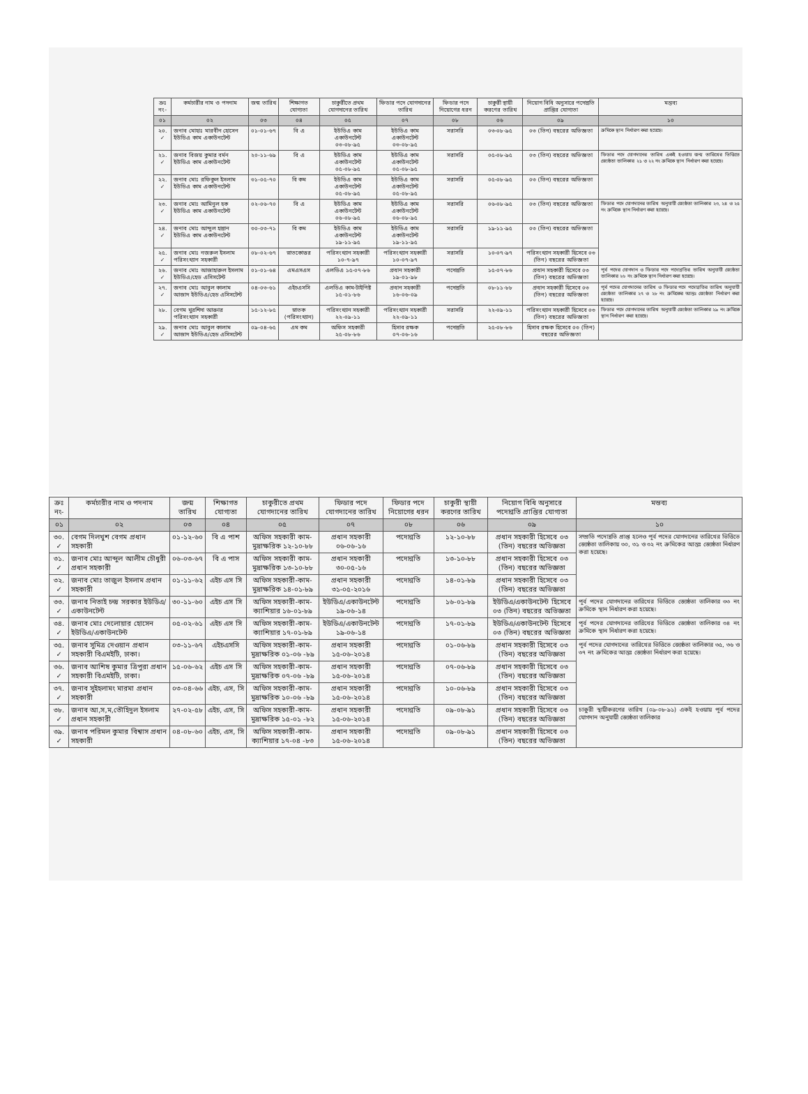| ক্রঃ নং- | কর্মচারীর নাম ও পদনাম | জন্ম তারিখ | শিক্ষাগত যোগ্যতা | চাকুরীতে প্রথম যোগদানের তারিখ | ফিডার পদে যোগদানের তারিখ | ফিডার পদে নিয়োগের ধরন | চাকুরী স্থায়ী করণের তারিখ | নিয়োগ বিধি অনুসারে পদোন্নতি প্রাপ্তির যোগ্যতা | মন্তব্য |
| --- | --- | --- | --- | --- | --- | --- | --- | --- | --- |
| ০১ | ০২ | ০৩ | ০৪ | ০৫ | ০৭ | ০৮ | ০৬ | ০৯ | ১০ |
| ২০. ✓ | জনাব মোহাঃ মারবীন হোসেন ইউডিএ কাম একাউনটেন্ট | ০১-০১-৬৭ | বি এ | ইউডিএ কাম একাউনটেন্ট ০৩-০৮-৯৫ | ইউডিএ কাম একাউনটেন্ট ০৩-০৮-৯৫ | সরাসরি | ০৩-০৮-৯৫ | ০৩ (তিন) বছরের অভিজ্ঞতা | ক্রমিকে স্থান নির্ধারণ করা হয়েছে। |
| ২১. ✓ | জনাব বিজয় কুমার বর্মন ইউডিএ কাম একাউনটেন্ট | ২০-১১-৬৯ | বি এ | ইউডিএ কাম একাউনটেন্ট ০৫-০৮-৯৫ | ইউডিএ কাম একাউনটেন্ট ০৫-০৮-৯৫ | সরাসরি | ০৫-০৮-৯৫ | ০৩ (তিন) বছরের অভিজ্ঞতা | ফিডার পদে যোগদানের তারিখ একই হওয়ায় জন্ম তারিখের ভিত্তিতে জ্যেষ্ঠতা তালিকার ২১ ও ২২ নং ক্রমিকে স্থান নির্ধারণ করা হয়েছে। |
| ২২. ✓ | জনাব মোঃ রফিকুল ইসলাম ইউডিএ কাম একাউনটেন্ট | ৩১-০৫-৭০ | বি কম | ইউডিএ কাম একাউনটেন্ট ০৫-০৮-৯৫ | ইউডিএ কাম একাউনটেন্ট ০৫-০৮-৯৫ | সরাসরি | ০৫-০৮-৯৫ | ০৩ (তিন) বছরের অভিজ্ঞতা | |
| ২৩. ✓ | জনাব মোঃ আমিনুল হক ইউডিএ কাম একাউনটেন্ট | ০২-০৬-৭০ | বি এ | ইউডিএ কাম একাউনটেন্ট ০৬-০৮-৯৫ | ইউডিএ কাম একাউনটেন্ট ০৬-০৮-৯৫ | সরাসরি | ০৬-০৮-৯৫ | ০৩ (তিন) বছরের অভিজ্ঞতা | ফিডার পদে যোগদানের তারিখ অনুযায়ী জ্যেষ্ঠতা তালিকার ২৩, ২৪ ও ২৫ নং ক্রমিকে স্থান নির্ধারণ করা হয়েছে। |
| ২৪. ✓ | জনাব মোঃ আব্দুল হান্নান ইউডিএ কাম একাউনটেন্ট | ৩০-০৩-৭১ | বি কম | ইউডিএ কাম একাউনটেন্ট ১৯-১১-৯৫ | ইউডিএ কাম একাউনটেন্ট ১৯-১১-৯৫ | সরাসরি | ১৯-১১-৯৫ | ০৩ (তিন) বছরের অভিজ্ঞতা | |
| ২৫. ✓ | জনাব মোঃ নজরুল ইসলাম পরিসংখ্যান সহকারী | ০৮-০২-৬৭ | স্নাতকোত্তর | পরিসংখ্যান সহকারী ১০-৭-৯৭ | পরিসংখ্যান সহকারী ১০-০৭-৯৭ | সরাসরি | ১০-০৭-৯৭ | পরিসংখ্যান সহকারী হিসেবে ০৩ (তিন) বছরের অভিজ্ঞতা | |
| ২৬. ✓ | জনাব মোঃ আজাহারুল ইসলাম ইউডিএ/হেড এসিসটেন্ট | ০১-০১-৬৪ | এমএসএস | এলডিএ ১৫-০৭-৮৬ | প্রধান সহকারী ১৯-০১-৯৮ | পদোন্নতি | ১৫-০৭-৮৬ | প্রধান সহকারী হিসেবে ০৩ (তিন) বছরের অভিজ্ঞতা | পূর্ব পদের যোগদান ও ফিডার পদে পদোন্নতির তারিখ অনুযায়ী জ্যেষ্ঠতা তালিকার ২৬ নং ক্রমিকে স্থান নির্ধারণ করা হয়েছে। |
| ২৭. ✓ | জনাব মোঃ আবুল কালাম আজাদ ইউডিএ/হেড এসিসটেন্ট | ০৪-০৩-৬১ | এইচএসসি | এলডিএ কাম-টাইপিষ্ট ১৫-০১-৮৬ | প্রধান সহকারী ১৬-০৬-০৯ | পদোন্নতি | ০৮-১১-৮৮ | প্রধান সহকারী হিসেবে ০৩ (তিন) বছরের অভিজ্ঞতা | পূর্ব পদের যোগদানের তারিখ ও ফিডার পদে পদোন্নতির তারিখ অনুযায়ী জ্যেষ্ঠতা তালিকার ২৭ ও ২৮ নং ক্রমিকের আন্তঃ জ্যেষ্ঠতা নির্ধারণ করা হয়েছে। |
| ২৮. | বেগম খুরশিদা আক্তার পরিসংখ্যান সহকারী | ১৫-১২-৮৫ | স্নাতক (পরিসংখ্যান) | পরিসংখ্যান সহকারী ২২-০৯-১১ | পরিসংখ্যান সহকারী ২২-০৯-১১ | সরাসরি | ২২-০৯-১১ | পরিসংখ্যান সহকারী হিসেবে ০৩ (তিন) বছরের অভিজ্ঞতা | ফিডার পদে যোগদানের তারিখ অনুযায়ী জ্যেষ্ঠতা তালিকার ২৯ নং ক্রমিকে স্থান নির্ধারণ করা হয়েছে। |
| ২৯. ✓ | জনাব মোঃ আবুল কালাম আজাদ ইউডিএ/হেড এসিসটেন্ট | ০৯-০৪-৬৫ | এম কম | অফিস সহকারী ২৫-০৮-৮৬ | হিসাব রক্ষক ০৭-০৬-১৬ | পদোন্নতি | ২৫-০৮-৮৬ | হিসাব রক্ষক হিসেবে ০৩ (তিন) বছরের অভিজ্ঞতা | |
| ক্রঃ নং- | কর্মচারীর নাম ও পদনাম | জন্ম তারিখ | শিক্ষাগত যোগ্যতা | চাকুরীতে প্রথম যোগদানের তারিখ | ফিডার পদে যোগদানের তারিখ | ফিডার পদে নিয়োগের ধরন | চাকুরী স্থায়ী করণের তারিখ | নিয়োগ বিধি অনুসারে পদোন্নতি প্রাপ্তির যোগ্যতা | মন্তব্য |
| --- | --- | --- | --- | --- | --- | --- | --- | --- | --- |
| ০১ | ০২ | ০৩ | ০৪ | ০৫ | ০৭ | ০৮ | ০৬ | ০৯ | ১০ |
| ৩০. ✓ | বেগম দিলখুশ বেগম প্রধান সহকারী | ০১-১২-৬০ | বি এ পাশ | অফিস সহকারী কাম-মুদ্রাক্ষরিক ১২-১০-৮৮ | প্রধান সহকারী ০৬-০৬-১৬ | পদোন্নতি | ১২-১০-৮৮ | প্রধান সহকারী হিসেবে ০৩ (তিন) বছরের অভিজ্ঞতা | সম্প্রতি পদোন্নতি প্রাপ্ত হলেও পূর্ব পদের যোগদানের তারিখের ভিত্তিতে জ্যেষ্ঠতা তালিকায় ৩০, ৩১ ও ৩২ নং ক্রমিকের আন্তঃ জ্যেষ্ঠতা নির্ধারণ করা হয়েছে। |
| ৩১. ✓ | জনাব মোঃ আব্দুল আলীম চৌধুরী প্রধান সহকারী | ০৬-০৩-৬৭ | বি এ পাস | অফিস সহকারী কাম-মুদ্রাক্ষরিক ১৩-১০-৮৮ | প্রধান সহকারী ৩০-০৫-১৬ | পদোন্নতি | ১৩-১০-৮৮ | প্রধান সহকারী হিসেবে ০৩ (তিন) বছরের অভিজ্ঞতা | |
| ৩২. ✓ | জনাব মোঃ তাজুল ইসলাম প্রধান সহকারী | ০১-১১-৬২ | এইচ এস সি | অফিস সহকারী-কাম-মুদ্রাক্ষরিক ১৪-০১-৮৯ | প্রধান সহকারী ৩১-০৫-২০১৬ | পদোন্নতি | ১৪-০১-৮৯ | প্রধান সহকারী হিসেবে ০৩ (তিন) বছরের অভিজ্ঞতা | |
| ৩৩. ✓ | জনাব নিতাই চন্দ্র সরকার ইউডিএ/একাউনটেন্ট | ৩০-১১-৬০ | এইচ এস সি | অফিস সহকারী-কাম-ক্যাশিয়ার ১৬-০১-৮৯ | ইউডিএ/একাউনটেন্ট ১৯-০৬-১৪ | পদোন্নতি | ১৬-০১-৮৯ | ইউডিএ/একাউনটেন্ট হিসেবে ০৩ (তিন) বছরের অভিজ্ঞতা | পূর্ব পদের যোগদানের তারিখের ভিত্তিতে জ্যেষ্ঠতা তালিকার ৩৩ নং ক্রমিকে স্থান নির্ধারণ করা হয়েছে। |
| ৩৪. ✓ | জনাব মোঃ দেলোয়ার হোসেন ইউডিএ/একাউনটেন্ট | ০৫-০২-৬১ | এইচ এস সি | অফিস সহকারী-কাম-ক্যাশিয়ার ১৭-০১-৮৯ | ইউডিএ/একাউনটেন্ট ১৯-০৬-১৪ | পদোন্নতি | ১৭-০১-৮৯ | ইউডিএ/একাউনটেন্ট হিসেবে ০৩ (তিন) বছরের অভিজ্ঞতা | পূর্ব পদের যোগদানের তারিখের ভিত্তিতে জ্যেষ্ঠতা তালিকার ৩৪ নং ক্রমিকে স্থান নির্ধারণ করা হয়েছে। |
| ৩৫. ✓ | জনাব সুমিত্র দেওয়ান প্রধান সহকারী বিএমইটি, ঢাকা। | ০৩-১১-৬৭ | এইচএসসি | অফিস সহকারী-কাম-মুদ্রাক্ষরিক ০১-০৬ -৮৯ | প্রধান সহকারী ১৫-০৬-২০১৪ | পদোন্নতি | ০১-০৬-৮৯ | প্রধান সহকারী হিসেবে ০৩ (তিন) বছরের অভিজ্ঞতা | পূর্ব পদের যোগদানের তারিখের ভিত্তিতে জ্যেষ্ঠতা তালিকার ৩৫, ৩৬ ও ৩৭ নং ক্রমিকের আন্তঃ জ্যেষ্ঠতা নির্ধারণ করা হয়েছে। |
| ৩৬. ✓ | জনাব আশিষ কুমার ত্রিপুরা প্রধান সহকারী বিএমইটি, ঢাকা। | ১৫-০৬-৬২ | এইচ এস সি | অফিস সহকারী-কাম-মুদ্রাক্ষরিক ০৭-০৬ -৮৯ | প্রধান সহকারী ১৫-০৬-২০১৪ | পদোন্নতি | ০৭-০৬-৮৯ | প্রধান সহকারী হিসেবে ০৩ (তিন) বছরের অভিজ্ঞতা | |
| ৩৭. ✓ | জনাব সুইহলামং মারমা প্রধান সহকারী | ০৩-০৪-৬৬ | এইচ, এস, সি | অফিস সহকারী-কাম-মুদ্রাক্ষরিক ১০-০৬ -৮৯ | প্রধান সহকারী ১৫-০৬-২০১৪ | পদোন্নতি | ১০-০৬-৮৯ | প্রধান সহকারী হিসেবে ০৩ (তিন) বছরের অভিজ্ঞতা | |
| ৩৮. ✓ | জনাব আ,স,ম,তৌহিদুল ইসলাম প্রধান সহকারী | ২৭-০২-৫৮ | এইচ, এস, সি | অফিস সহকারী-কাম-মুদ্রাক্ষরিক ১৫-০১ -৮২ | প্রধান সহকারী ১৫-০৬-২০১৪ | পদোন্নতি | ০৯-০৮-৯১ | প্রধান সহকারী হিসেবে ০৩ (তিন) বছরের অভিজ্ঞতা | চাকুরী স্থায়ীকরণের তারিখ (০৯-০৮-৯১) একই হওয়ায় পূর্ব পদের যোগদান অনুযায়ী জ্যেষ্ঠতা তালিকার |
| ৩৯. ✓ | জনাব পরিমল কুমার বিশ্বাস প্রধান সহকারী | ০৪-০৮-৬০ | এইচ, এস, সি | অফিস সহকারী-কাম-ক্যাশিয়ার ১৭-০৪ -৮৩ | প্রধান সহকারী ১৫-০৬-২০১৪ | পদোন্নতি | ০৯-০৮-৯১ | প্রধান সহকারী হিসেবে ০৩ (তিন) বছরের অভিজ্ঞতা | |